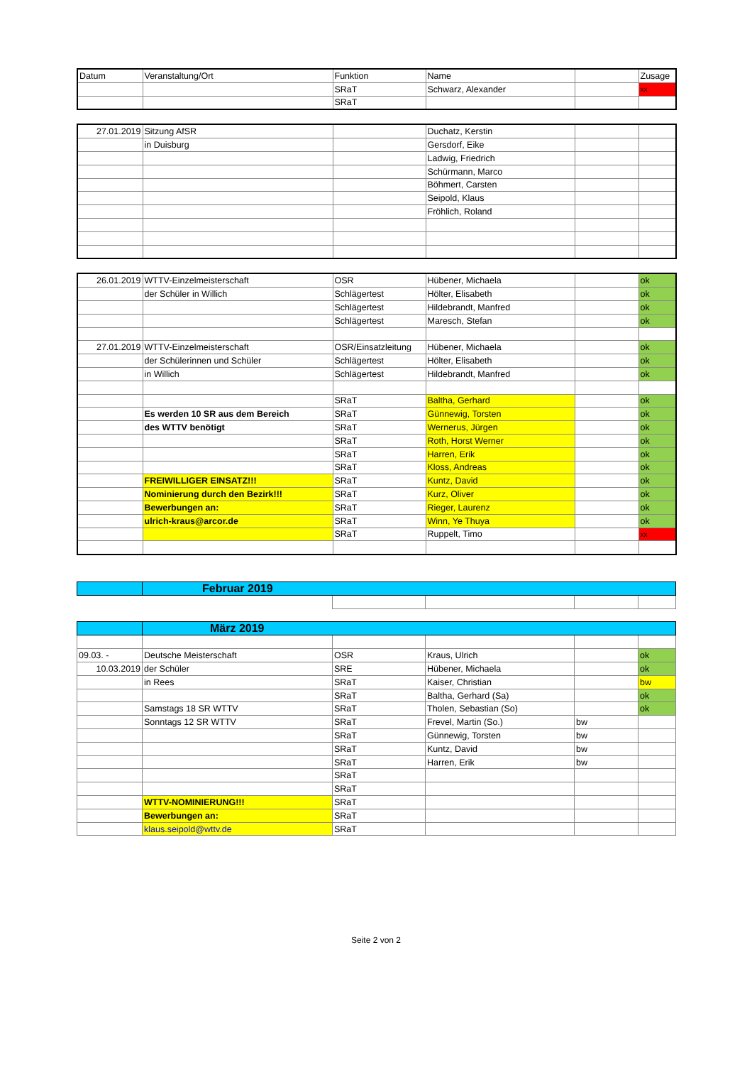| Datum | Veranstaltung/Ort | Funktion | Name | | Zusage |
| --- | --- | --- | --- | --- | --- |
| | | SRaT | Schwarz, Alexander | | xx |
| | | SRaT | | | |
| 27.01.2019 | Sitzung AfSR | | Duchatz, Kerstin | | |
| | in Duisburg | | Gersdorf, Eike | | |
| | | | Ladwig, Friedrich | | |
| | | | Schürmann, Marco | | |
| | | | Böhmert, Carsten | | |
| | | | Seipold, Klaus | | |
| | | | Fröhlich, Roland | | |
| 26.01.2019 | WTTV-Einzelmeisterschaft | OSR | Hübener, Michaela | | ok |
| | der Schüler in Willich | Schlägertest | Hölter, Elisabeth | | ok |
| | | Schlägertest | Hildebrandt, Manfred | | ok |
| | | Schlägertest | Maresch, Stefan | | ok |
| 27.01.2019 | WTTV-Einzelmeisterschaft | OSR/Einsatzleitung | Hübener, Michaela | | ok |
| | der Schülerinnen und Schüler | Schlägertest | Hölter, Elisabeth | | ok |
| | in Willich | Schlägertest | Hildebrandt, Manfred | | ok |
| | | SRaT | Baltha, Gerhard | | ok |
| | Es werden 10 SR aus dem Bereich | SRaT | Günnewig, Torsten | | ok |
| | des WTTV benötigt | SRaT | Wernerus, Jürgen | | ok |
| | | SRaT | Roth, Horst Werner | | ok |
| | | SRaT | Harren, Erik | | ok |
| | | SRaT | Kloss, Andreas | | ok |
| | FREIWILLIGER EINSATZ!!! | SRaT | Kuntz, David | | ok |
| | Nominierung durch den Bezirk!!! | SRaT | Kurz, Oliver | | ok |
| | Bewerbungen an: | SRaT | Rieger, Laurenz | | ok |
| | ulrich-kraus@arcor.de | SRaT | Winn, Ye Thuya | | ok |
| | | SRaT | Ruppelt, Timo | | xx |
| | Februar 2019 | | | | |
| | März 2019 | | | | |
| 09.03. - | Deutsche Meisterschaft | OSR | Kraus, Ulrich | | ok |
| 10.03.2019 | der Schüler | SRE | Hübener, Michaela | | ok |
| | in Rees | SRaT | Kaiser, Christian | | bw |
| | | SRaT | Baltha, Gerhard (Sa) | | ok |
| | Samstags 18 SR WTTV | SRaT | Tholen, Sebastian (So) | | ok |
| | Sonntags 12 SR WTTV | SRaT | Frevel, Martin (So.) | bw | |
| | | SRaT | Günnewig, Torsten | bw | |
| | | SRaT | Kuntz, David | bw | |
| | | SRaT | Harren, Erik | bw | |
| | | SRaT | | | |
| | | SRaT | | | |
| | WTTV-NOMINIERUNG!!! | SRaT | | | |
| | Bewerbungen an: | SRaT | | | |
| | klaus.seipold@wttv.de | SRaT | | | |
Seite 2 von 2